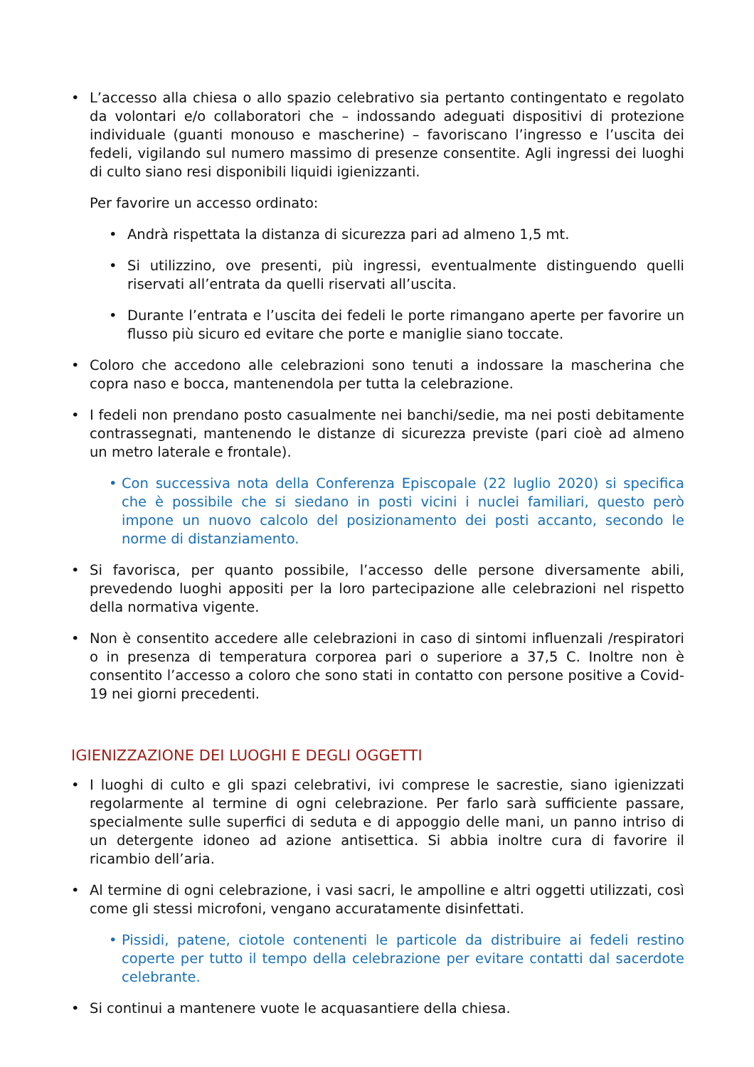• L’accesso alla chiesa o allo spazio celebrativo sia pertanto contingentato e regolato da volontari e/o collaboratori che – indossando adeguati dispositivi di protezione individuale (guanti monouso e mascherine) – favoriscano l’ingresso e l’uscita dei fedeli, vigilando sul numero massimo di presenze consentite. Agli ingressi dei luoghi di culto siano resi disponibili liquidi igienizzanti.
Per favorire un accesso ordinato:
• Andrà rispettata la distanza di sicurezza pari ad almeno 1,5 mt.
• Si utilizzino, ove presenti, più ingressi, eventualmente distinguendo quelli riservati all’entrata da quelli riservati all’uscita.
• Durante l’entrata e l’uscita dei fedeli le porte rimangano aperte per favorire un flusso più sicuro ed evitare che porte e maniglie siano toccate.
• Coloro che accedono alle celebrazioni sono tenuti a indossare la mascherina che copra naso e bocca, mantenendola per tutta la celebrazione.
• I fedeli non prendano posto casualmente nei banchi/sedie, ma nei posti debitamente contrassegnati, mantenendo le distanze di sicurezza previste (pari cioè ad almeno un metro laterale e frontale).
• Con successiva nota della Conferenza Episcopale (22 luglio 2020) si specifica che è possibile che si siedano in posti vicini i nuclei familiari, questo però impone un nuovo calcolo del posizionamento dei posti accanto, secondo le norme di distanziamento.
• Si favorisca, per quanto possibile, l’accesso delle persone diversamente abili, prevedendo luoghi appositi per la loro partecipazione alle celebrazioni nel rispetto della normativa vigente.
• Non è consentito accedere alle celebrazioni in caso di sintomi influenzali /respiratori o in presenza di temperatura corporea pari o superiore a 37,5 C. Inoltre non è consentito l’accesso a coloro che sono stati in contatto con persone positive a Covid-19 nei giorni precedenti.
IGIENIZZAZIONE DEI LUOGHI E DEGLI OGGETTI
• I luoghi di culto e gli spazi celebrativi, ivi comprese le sacrestie, siano igienizzati regolarmente al termine di ogni celebrazione. Per farlo sarà sufficiente passare, specialmente sulle superfici di seduta e di appoggio delle mani, un panno intriso di un detergente idoneo ad azione antisettica. Si abbia inoltre cura di favorire il ricambio dell’aria.
• Al termine di ogni celebrazione, i vasi sacri, le ampolline e altri oggetti utilizzati, così come gli stessi microfoni, vengano accuratamente disinfettati.
• Pissidi, patene, ciotole contenenti le particole da distribuire ai fedeli restino coperte per tutto il tempo della celebrazione per evitare contatti dal sacerdote celebrante.
• Si continui a mantenere vuote le acquasantiere della chiesa.